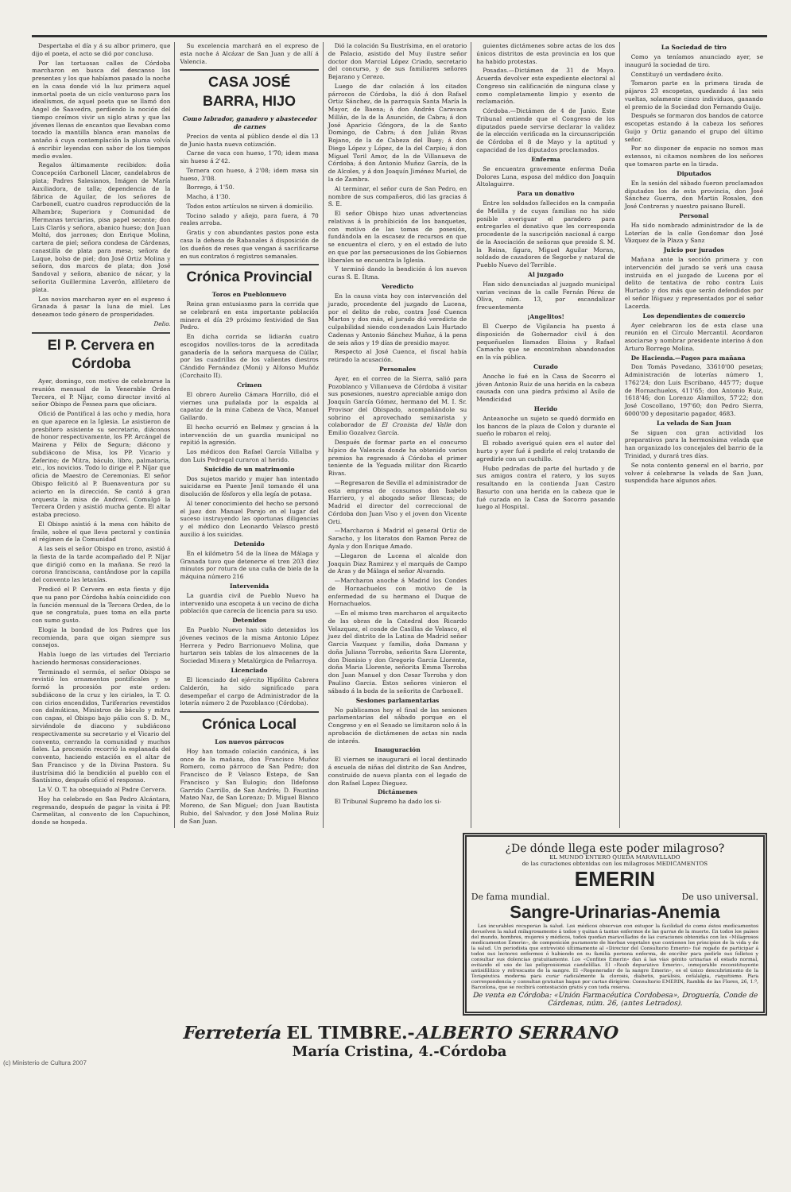Despertaba el día y á su albor primero, que dijo el poeta, el acto se dió por concluso.
Por las tortuosas calles de Córdoba marcharon en busca del descanso los presentes y los que habíamos pasado la noche en la casa donde vió la luz primera aquel inmortal poeta de un ciclo venturoso para los idealismos, de aquel poeta que se llamó don Angel de Saavedra, perdiendo la noción del tiempo creímos vivir un siglo atras y que las jóvenes llenas de encantos que llevaban como tocado la mantilla blanca eran manolas de antaño á cuya contemplación la pluma volvía á escribir leyendas con sabor de los tiempos medio evales.
Regalos últimamente recibidos: doña Concepción Carbonell Llacer, candelabros de plata; Padres Salesianos, Imágen de María Auxiliadora, de talla; dependencia de la fábrica de Aguilar, de los señores de Carbonell, cuatro cuadros reproducción de la Alhambra; Superiora y Comunidad de Hermanas terciarias, pisa papel secante; don Luis Clarós y señora, abanico hueso; don Juan Moltó, dos jarrones; don Enrique Molina, cartera de piel; señora condesa de Cárdenas, canastilla de plata para mesa; señora de Luque, bolso de piel; don José Ortiz Molina y señora, dos marcos de plata; don José Sandoval y señora, abanico de nácar, y la señorita Guillermina Laverón, alfiletero de plata.
Los novios marcharon ayer en el expreso á Granada á pasar la luna de miel. Les deseamos todo género de prosperidades.
Delio.
El P. Cervera en Córdoba
Ayer, domingo, con motivo de celebrarse la reunión mensual de la Venerable Orden Tercera, el P. Níjar, como director invitó al señor Obispo de Fessea para que oficiara.
Ofició de Pontifical á las ocho y media, hora en que aparece en la Iglesia. Le asistieron de presbítero asistente su secretario, diáconos de honor respectivamente, los PP. Arcángel de Mairena y Félix de Segura; diácono y subdiácono de Misa, los PP. Vicario y Zeferino; de Mitra, báculo, libro, palmatoria, etc., los novicios. Todo lo dirige el P. Níjar que oficia de Maestro de Ceremonias. El señor Obispo felicitó al P. Buenaventura por su acierto en la dirección. Se cantó á gran orquesta la misa de Andreví. Comulgó la Tercera Orden y asistió mucha gente. El altar estaba precioso.
El Obispo asistió á la mesa con hábito de fraile, sobre el que lleva pectoral y continúa el régimen de la Comunidad
A las seis el señor Obispo en trono, asistió á la fiesta de la tarde acompañado del P. Níjar que dirigió como en la mañana. Se rezó la corona franciscana, cantándose por la capilla del convento las letanías.
Predicó el P. Cervera en esta fiesta y dijo que su paso por Córdoba había coincidido con la función mensual de la Tercera Orden, de lo que se congratula, pues toma en ella parte con sumo gusto.
Elogia la bondad de los Padres que los recomienda, para que oigan siempre sus consejos.
Habla luego de las virtudes del Terciario haciendo hermosas consideraciones.
Terminado el sermón, el señor Obispo se revistió los ornamentos pontificales y se formó la procesión por este orden: subdiácono de la cruz y los ciriales, la T. O. con cirios encendidos, Turiferarios revestidos con dalmáticas, Ministros de báculo y mitra con capas, el Obispo bajo pálio con S. D. M., sirviéndole de diacono y subdiácono respectivamente su secretario y el Vicario del convento, cerrando la comunidad y muchos fieles. La procesión recorrió la esplanada del convento, haciendo estación en el altar de San Francisco y de la Divina Pastora. Su ilustrísima dió la bendición al pueblo con el Santísimo, después ofició el responso.
La V. O. T. ha obsequiado al Padre Cervera.
Hoy ha celebrado en San Pedro Alcántara, regresando, después de pagar la visita á PP. Carmelitas, al convento de los Capuchinos, donde se hospeda.
Su excelencia marchará en el expreso de esta noche á Alcázar de San Juan y de allí á Valencia.
CASA JOSÉ BARRA, HIJO
Como labrador, ganadero y abastecedor de carnes
Precios de venta al público desde el día 13 de Junio hasta nueva cotización.
Carne de vaca con hueso, 1'70; idem masa sin hueso á 2'42.
Ternera con hueso, á 2'08; idem masa sin hueso, 3'08.
Borrego, á 1'50.
Macho, á 1'30.
Todos estos artículos se sirven á domicilio.
Tocino salado y añejo, para fuera, á 70 reales arroba.
Gratis y con abundantes pastos pone esta casa la dehesa de Rabanales á disposición de los dueños de reses que vengan á sacrificarse en sus contratos ó registros semanales.
Crónica Provincial
Toros en Pueblonuevo
Reina gran entusiasmo para la corrida que se celebrará en esta importante población minera el día 29 próximo festividad de San Pedro.
En dicha corrida se lidiarán cuatro escogidos novillos-toros de la acreditada ganadería de la señora marquesa de Cúllar, por las cuadrillas de los valientes diestros Cándido Fernández (Moni) y Alfonso Muñóz (Corchaito II).
Crimen
El obrero Aurelio Cámara Horrillo, dió el viernes una puñalada por la espalda al capataz de la mina Cabeza de Vaca, Manuel Gallardo.
El hecho ocurrió en Belmez y gracias á la intervención de un guardia municipal no repitió la agresión.
Los médicos don Rafael García Villalba y don Luis Pedregal curaron al herido.
Suicidio de un matrimonio
Dos sujetos marido y mujer han intentado suicidarse en Puente Jenil tomando él una disolución de fósforos y ella legía de potasa.
Al tener conocimiento del hecho se personó el juez don Manuel Parejo en el lugar del suceso instruyendo las oportunas diligencias y el médico don Leonardo Velasco prestó auxilio á los suicidas.
Detenido
En el kilómetro 54 de la línea de Málaga y Granada tuvo que detenerse el tren 203 diez minutos por rotura de una cuña de biela de la máquina número 216
Intervenida
La guardia civil de Pueblo Nuevo ha intervenido una escopeta á un vecino de dicha población que carecía de licencia para su uso.
Detenidos
En Pueblo Nuevo han sido detenidos los jóvenes vecinos de la misma Antonio López Herrera y Pedro Barrionuevo Molina, que hurtaron seis tablas de los almacenes de la Sociedad Minera y Metalúrgica de Peñarroya.
Licenciado
El licenciado del ejército Hipólito Cabrera Calderón, ha sido significado para desempeñar el cargo de Administrador de la lotería número 2 de Pozoblanco (Córdoba).
Crónica Local
Los nuevos párrocos
Hoy han tomado colación canónica, á las once de la mañana, don Francisco Muñoz Romero, como párroco de San Pedro; don Francisco de P. Velasco Estepa, de San Francisco y San Eulogio; don Ildefonso Garrido Carrillo, de San Andrés; D. Faustino Mateo Naz, de San Lorenzo; D. Miguel Blanco Moreno, de San Miguel; don Juan Bautista Rubio, del Salvador, y don José Molina Ruiz de San Juan.
Dió la colación Su Ilustrísima, en el oratorio de Palacio, asistido del Muy ilustre señor doctor don Marcial López Criado, secretario del concurso, y de sus familiares señores Bejarano y Cerezo.
Luego de dar colación á los citados párrocos de Córdoba, la dió á don Rafael Ortiz Sánchez, de la parroquia Santa María la Mayor, de Baena; á don Andrés Caravaca Millán, de la de la Asunción, de Cabra; á don José Aparicio Góngora, de la de Santo Domingo, de Cabra; á don Julián Rivas Rojano, de la de Cabeza del Buey; á don Diego López y López, de la del Carpio; á don Miguel Toril Amor, de la de Villanueva de Córdoba; á don Antonio Muñoz García, de la de Alcoles, y á don Joaquín Jiménez Muriel, de la de Zambra.
Al terminar, el señor cura de San Pedro, en nombre de sus compañeros, dió las gracias á S. E.
El señor Obispo hizo unas advertencias relativas á la prohibición de los banquetes, con motivo de las tomas de posesión, fundándola en la escasez de recursos en que se encuentra el clero, y en el estado de luto en que por las persecusiones de los Gobiernos liberales se encuentra la Iglesia.
Y terminó dando la bendición á los nuevos curas S. E. Iltma.
Veredicto
En la causa vista hoy con intervención del jurado, procedente del juzgado de Lucena, por el delito de robo, contra José Cuenca Martos y dos más, el jurado dió veredicto de culpabilidad siendo condenados Luis Hurtado Cadenas y Antonio Sánchez Muñoz, á la pena de seis años y 19 días de presidio mayor.
Respecto al José Cuenca, el fiscal había retirado la acusación.
Personales
Ayer, en el correo de la Sierra, salió para Pozoblanco y Villanueva de Córdoba á visitar sus posesiones, nuestro apreciable amigo don Joaquín García Gómez, hermano del M. I. Sr. Provisor del Obispado, acompañándole su sobrino el aprovechado seminarista y colaborador de El Cronista del Valle don Emilio Gozalvez García.
Después de formar parte en el concurso hípico de Valencia donde ha obtenido varios premios ha regresado á Córdoba el primer teniente de la Yeguada militar don Ricardo Rivas.
—Regresaron de Sevilla el administrador de esta empresa de consumos don Isabelo Harriero, y el abogado señor Illescas; de Madrid el director del correccional de Córdoba don Juan Viso y el joven don Vicente Orti.
—Marcharon á Madrid el general Ortiz de Saracho, y los literatos don Ramon Perez de Ayala y don Enrique Amado.
—Llegaron de Lucena el alcalde don Joaquin Diaz Ramirez y el marqués de Campo de Aras y de Málaga el señor Alvarado.
—Marcharon anoche á Madrid los Condes de Hornachuelos con motivo de la enfermedad de su hermano el Duque de Hornachuelos.
—En el mismo tren marcharon el arquitecto de las obras de la Catedral don Ricardo Velazquez, el conde de Casillas de Velasco, el juez del distrito de la Latina de Madrid señor Garcia Vazquez y familia, doña Damasa y doña Juliana Torroba, señorita Sara Llorente, don Dionisio y don Gregorio Garcia Llorente, doña Maria Llorente, señorita Emma Torroba don Juan Manuel y don Cesar Torroba y don Paulino Garcia. Estos señores vinieron el sábado á la boda de la señorita de Carbonell.
Sesiones parlamentarias
No publicamos hoy el final de las sesiones parlamentarias del sábado porque en el Congreso y en el Senado se limitaron solo á la aprobación de dictámenes de actas sin nada de interés.
Inauguración
El viernes se inaugurará el local destinado á escuela de niñas del distrito de San Andres, construido de nueva planta con el legado de don Rafael Lopez Dieguez.
Dictámenes
El Tribunal Supremo ha dado los si-
guientes dictámenes sobre actas de los dos únicos distritos de esta provincia en los que ha habido protestas.
Posadas.—Dictámen de 31 de Mayo. Acuerda devolver este expediente electoral al Congreso sin calificación de ninguna clase y como completamente limpio y exento de reclamación.
Córdoba.—Dictámen de 4 de Junio. Este Tribunal entiende que el Congreso de los diputados puede servirse declarar la validez de la elección verificada en la circunscripción de Córdoba el 8 de Mayo y la aptitud y capacidad de los diputados proclamados.
Enferma
Se encuentra gravemente enferma Doña Dolores Luna, esposa del médico don Joaquín Altolaguirre.
Para un donativo
Entre los soldados fallecidos en la campaña de Melilla y de cuyas familias no ha sido posible averiguar el paradero para entregarles el donativo que les corresponda procedente de la suscripción nacional á cargo de la Asociación de señoras que preside S. M. la Reina, figura, Miguel Aguilar Moran, soldado de cazadores de Segorbe y natural de Pueblo Nuevo del Terrible.
Al juzgado
Han sido denunciadas al juzgado municipal varias vecinas de la calle Fernán Pérez de Oliva, núm. 13, por escandalizar frecuentemente
¡Angelitos!
El Cuerpo de Vigilancia ha puesto á disposición de Gobernador civil á dos pequeñuelos llamados Eloisa y Rafael Camacho que se encontraban abandonados en la vía pública.
Curado
Anoche lo fué en la Casa de Socorro el jóven Antonio Ruiz de una herida en la cabeza causada con una piedra próximo al Asilo de Mendicidad
Herido
Anteanoche un sujeto se quedó dormido en los bancos de la plaza de Colon y durante el sueño le robaron el reloj.
El robado averiguó quien era el autor del hurto y ayer fué á pedirle el reloj tratando de agredirle con un cuchillo.
Hubo pedradas de parte del hurtado y de sus amigos contra el ratero, y los suyos resultando en la contienda Juan Castro Basurto con una herida en la cabeza que le fué curada en la Casa de Socorro pasando luego al Hospital.
La Sociedad de tiro
Como ya teníamos anunciado ayer, se inauguró la sociedad de tiro.
Constituyó un verdadero éxito.
Tomaron parte en la primera tirada de pájaros 23 escopetas, quedando á las seis vueltas, solamente cinco individuos, ganando el premio de la Sociedad don Fernando Guijo.
Después se formaron dos bandos de catorce escopetas estando á la cabeza los señores Guijo y Ortiz ganando el grupo del último señor.
Por no disponer de espacio no somos mas extensos, ni citamos nombres de los señores que tomaron parte en la tirada.
Diputados
En la sesión del sábado fueron proclamados diputados los de esta provincia, don José Sánchez Guerra, don Martin Rosales, don José Contreras y nuestro paisano Burell.
Personal
Ha sido nombrado administrador de la de Loterías de la calle Gondomar don José Vázquez de la Plaza y Sanz
Juicio por jurados
Mañana ante la sección primera y con intervención del jurado se verá una causa instruida en el juzgado de Lucena por el delito de tentativa de robo contra Luis Hurtado y dos más que serán defendidos por el señor Iñiguez y representados por el señor Lacerda.
Los dependientes de comercio
Ayer celebraron los de esta clase una reunión en el Círculo Mercantil. Acordaron asociarse y nombrar presidente interino á don Arturo Borrego Molina.
De Hacienda.—Pagos para mañana
Don Tomás Povedano, 33610'00 pesetas; Administración de loterías número 1, 1762'24; don Luis Escribano, 445'77; duque de Hornachuelos, 411'65; don Antonio Ruiz, 1618'46; don Lorenzo Alamillos, 57'22; don José Coscollano, 197'60; don Pedro Sierra, 6000'00 y depositario pagador, 4683.
La velada de San Juan
Se siguen con gran actividad los preparativos para la hermosísima velada que han organizado los concejales del barrio de la Trinidad, y durará tres días.
Se nota contento general en el barrio, por volver á celebrarse la velada de San Juan, suspendida hace algunos años.
¿De dónde llega este poder milagroso?
EL MUNDO ENTERO QUEDA MARAVILLADO
de las curaciones obtenidas con los milagrosos MEDICAMENTOS
EMERIN
De fama mundial. De uso universal.
Sangre-Urinarias-Anemia
Los incurables recuperan la salud. Los médicos observan con estupor la facilidad de como éstos medicamentos devuelven la salud milagrosamente á todos y quitan á tantos enfermos de las garras de la muerte. En todos los países del mundo, hombres, mujeres y médicos, todos quedan maravillados de las curaciones obtenidas con los «Milagrosos medicamentos Emerin», de composición puramente de hierbas vegetales que contienen los principios de la vida y de la salud. Un periodista que entrevistó últimamente al «Director del Consultorio Emerin» fué rogado de participar á todos sus lectores enfermos ó habiendo en su familia persona enferma, de escribir para pedirle sus folletos y consultar sus dolencias gratuitamente. Los «Confites Emerin» dan á las vías génito urinarias el estado normal, evitando el uso de las peligrosísimas candelillas. El «Roob depurativo Emerin», inmejorable reconstituyente antisifilítico y refrescante de la sangre. El «Regenerador de la sangre Emerin», es el único descubrimiento de la Terapéutica moderna para curar radicalmente la clorosis, diabetis, parálisis, cefalalgia, raquitismo. Para correspondencia y consultas gratuitas hagan por cartas dirigirse: Consultorio EMERIN, Rambla de las Flores, 26, 1.º, Barcelona, que se recibirá contestación gratis y con toda reserva.
De venta en Córdoba: «Unión Farmacéutica Cordobesa», Droguería, Conde de Cárdenas, núm. 26, (antes Letrados).
Ferretería EL TIMBRE.-ALBERTO SERRANO
María Cristina, 4.-Córdoba
(c) Ministerio de Cultura 2007